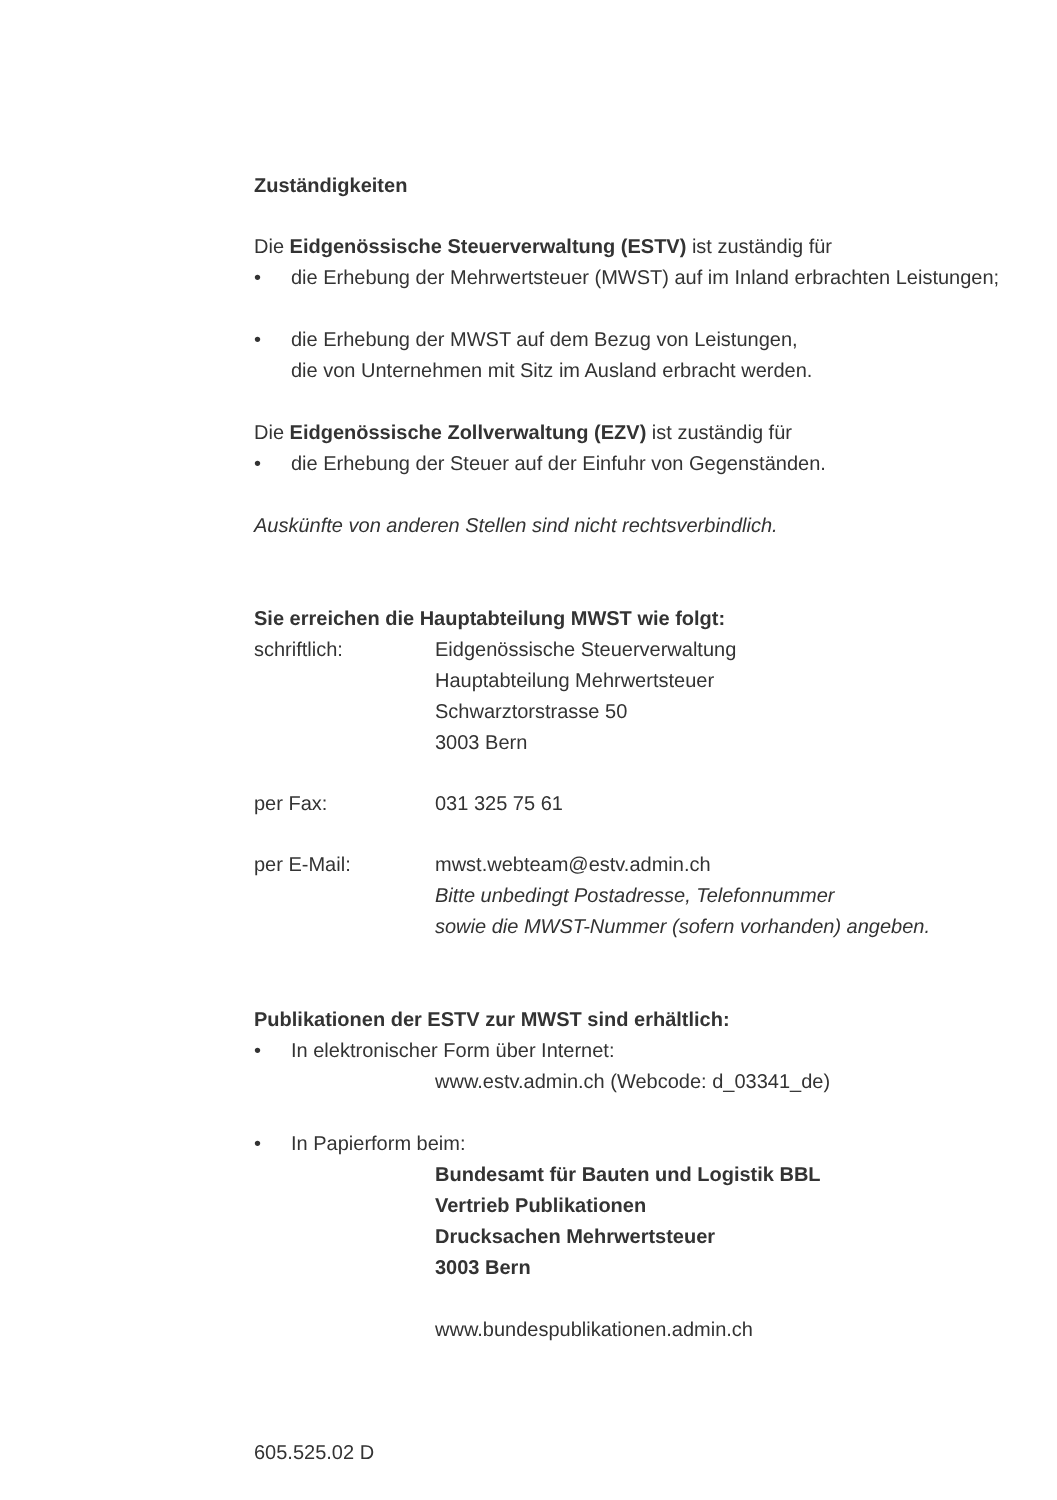Zuständigkeiten
Die Eidgenössische Steuerverwaltung (ESTV) ist zuständig für
• die Erhebung der Mehrwertsteuer (MWST) auf im Inland erbrachten Leistungen;
• die Erhebung der MWST auf dem Bezug von Leistungen,
die von Unternehmen mit Sitz im Ausland erbracht werden.
Die Eidgenössische Zollverwaltung (EZV) ist zuständig für
• die Erhebung der Steuer auf der Einfuhr von Gegenständen.
Auskünfte von anderen Stellen sind nicht rechtsverbindlich.
Sie erreichen die Hauptabteilung MWST wie folgt:
schriftlich: Eidgenössische Steuerverwaltung
Hauptabteilung Mehrwertsteuer
Schwarztorstrasse 50
3003 Bern
per Fax: 031 325 75 61
per E-Mail: mwst.webteam@estv.admin.ch
Bitte unbedingt Postadresse, Telefonnummer
sowie die MWST-Nummer (sofern vorhanden) angeben.
Publikationen der ESTV zur MWST sind erhältlich:
• In elektronischer Form über Internet:
www.estv.admin.ch (Webcode: d_03341_de)
• In Papierform beim:
Bundesamt für Bauten und Logistik BBL
Vertrieb Publikationen
Drucksachen Mehrwertsteuer
3003 Bern
www.bundespublikationen.admin.ch
605.525.02 D